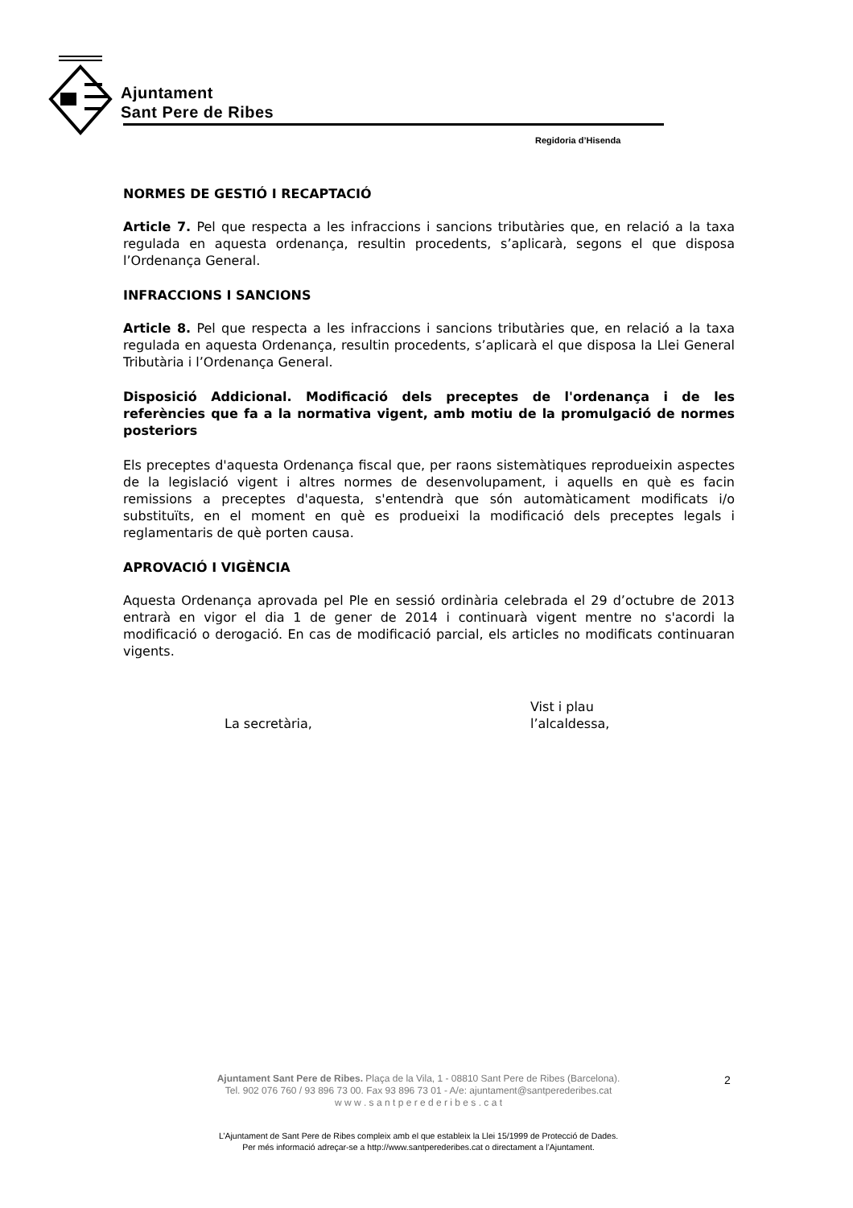Ajuntament
Sant Pere de Ribes
Regidoria d’Hisenda
NORMES DE GESTIÓ I RECAPTACIÓ
Article 7. Pel que respecta a les infraccions i sancions tributàries que, en relació a la taxa regulada en aquesta ordenança, resultin procedents, s’aplicarà, segons el que disposa l’Ordenança General.
INFRACCIONS I SANCIONS
Article 8. Pel que respecta a les infraccions i sancions tributàries que, en relació a la taxa regulada en aquesta Ordenança, resultin procedents, s’aplicarà el que disposa la Llei General Tributària i l’Ordenança General.
Disposició Addicional. Modificació dels preceptes de l'ordenança i de les referències que fa a la normativa vigent, amb motiu de la promulgació de normes posteriors
Els preceptes d'aquesta Ordenança fiscal que, per raons sistemàtiques reprodueixin aspectes de la legislació vigent i altres normes de desenvolupament, i aquells en què es facin remissions a preceptes d'aquesta, s'entendrà que són automàticament modificats i/o substituïts, en el moment en què es produeixi la modificació dels preceptes legals i reglamentaris de què porten causa.
APROVACIÓ I VIGÈNCIA
Aquesta Ordenança aprovada pel Ple en sessió ordinària celebrada el 29 d’octubre de 2013 entrarà en vigor el dia 1 de gener de 2014 i continuarà vigent mentre no s'acordi la modificació o derogació. En cas de modificació parcial, els articles no modificats continuaran vigents.
La secretària,
Vist i plau
l’alcaldessa,
Ajuntament Sant Pere de Ribes. Plaça de la Vila, 1 - 08810 Sant Pere de Ribes (Barcelona).
Tel. 902 076 760 / 93 896 73 00. Fax 93 896 73 01 - A/e: ajuntament@santperederibes.cat
w w w . s a n t p e r e d e r i b e s . c a t
2
L’Ajuntament de Sant Pere de Ribes compleix amb el que estableix la Llei 15/1999 de Protecció de Dades.
Per més informació adreçar-se a http://www.santperederibes.cat o directament a l’Ajuntament.